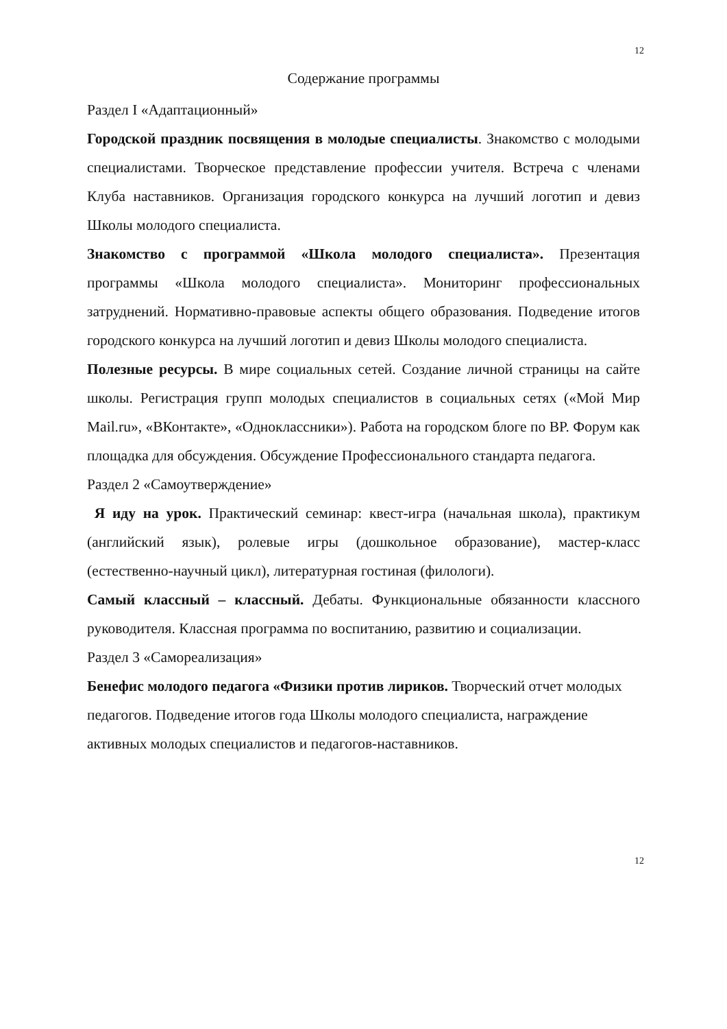12
Содержание программы
Раздел I «Адаптационный»
Городской праздник посвящения в молодые специалисты. Знакомство с молодыми специалистами. Творческое представление профессии учителя. Встреча с членами Клуба наставников. Организация городского конкурса на лучший логотип и девиз Школы молодого специалиста.
Знакомство с программой «Школа молодого специалиста». Презентация программы «Школа молодого специалиста». Мониторинг профессиональных затруднений. Нормативно-правовые аспекты общего образования. Подведение итогов городского конкурса на лучший логотип и девиз Школы молодого специалиста.
Полезные ресурсы. В мире социальных сетей. Создание личной страницы на сайте школы. Регистрация групп молодых специалистов в социальных сетях («Мой Мир Mail.ru», «ВКонтакте», «Одноклассники»). Работа на городском блоге по ВР. Форум как площадка для обсуждения. Обсуждение Профессионального стандарта педагога.
Раздел 2 «Самоутверждение»
Я иду на урок. Практический семинар: квест-игра (начальная школа), практикум (английский язык), ролевые игры (дошкольное образование), мастер-класс (естественно-научный цикл), литературная гостиная (филологи).
Самый классный – классный. Дебаты. Функциональные обязанности классного руководителя. Классная программа по воспитанию, развитию и социализации.
Раздел 3 «Самореализация»
Бенефис молодого педагога «Физики против лириков. Творческий отчет молодых педагогов. Подведение итогов года Школы молодого специалиста, награждение активных молодых специалистов и педагогов-наставников.
12